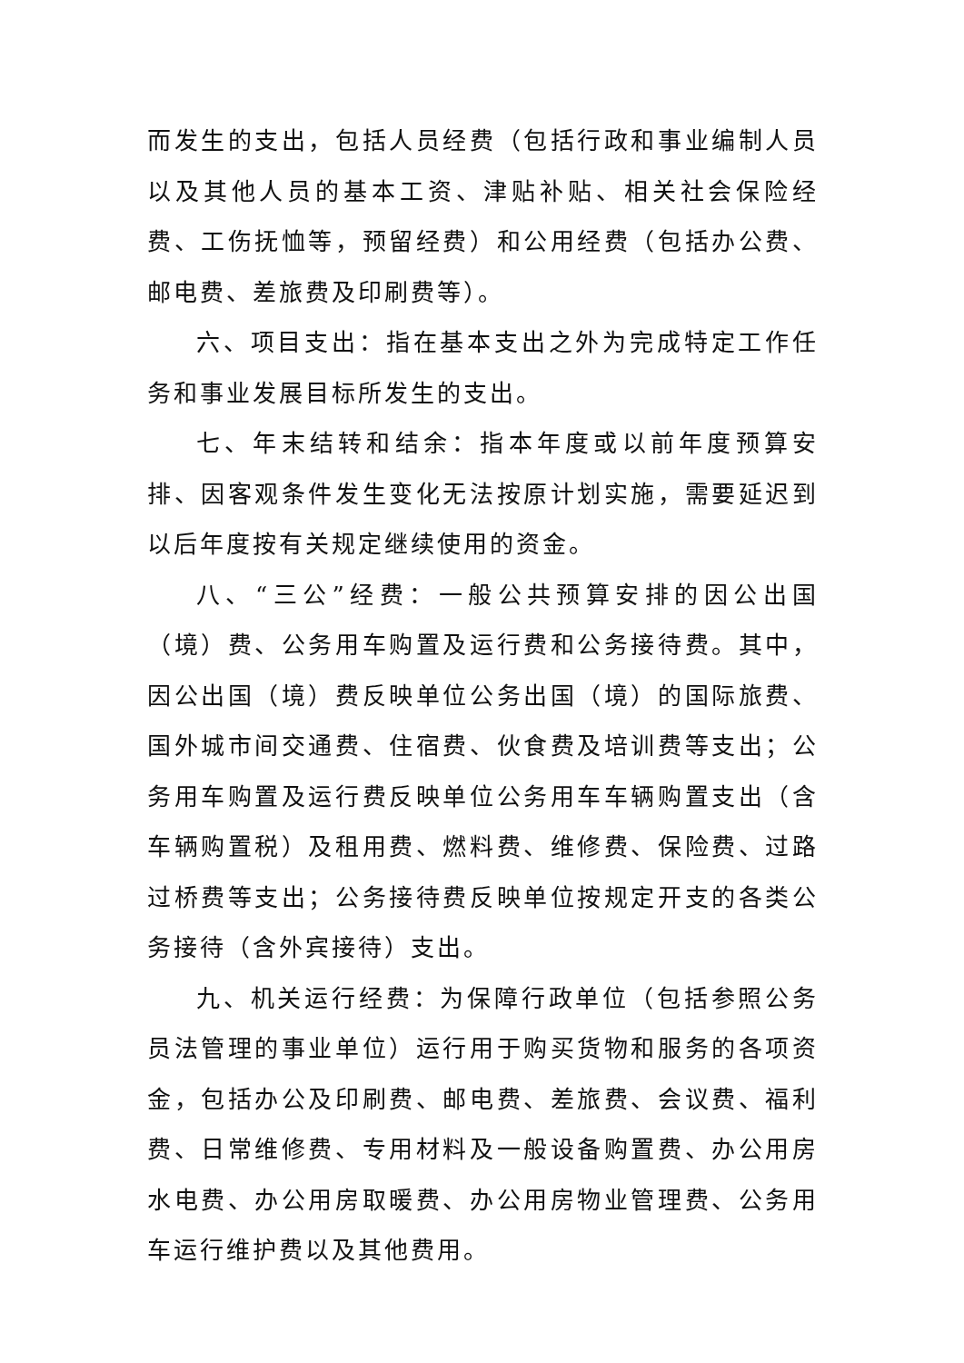而发生的支出，包括人员经费（包括行政和事业编制人员以及其他人员的基本工资、津贴补贴、相关社会保险经费、工伤抚恤等，预留经费）和公用经费（包括办公费、邮电费、差旅费及印刷费等）。
六、项目支出：指在基本支出之外为完成特定工作任务和事业发展目标所发生的支出。
七、年末结转和结余：指本年度或以前年度预算安排、因客观条件发生变化无法按原计划实施，需要延迟到以后年度按有关规定继续使用的资金。
八、“三公”经费：一般公共预算安排的因公出国（境）费、公务用车购置及运行费和公务接待费。其中，因公出国（境）费反映单位公务出国（境）的国际旅费、国外城市间交通费、住宿费、伙食费及培训费等支出；公务用车购置及运行费反映单位公务用车车辆购置支出（含车辆购置税）及租用费、燃料费、维修费、保险费、过路过桥费等支出；公务接待费反映单位按规定开支的各类公务接待（含外宾接待）支出。
九、机关运行经费：为保障行政单位（包括参照公务员法管理的事业单位）运行用于购买货物和服务的各项资金，包括办公及印刷费、邮电费、差旅费、会议费、福利费、日常维修费、专用材料及一般设备购置费、办公用房水电费、办公用房取暖费、办公用房物业管理费、公务用车运行维护费以及其他费用。